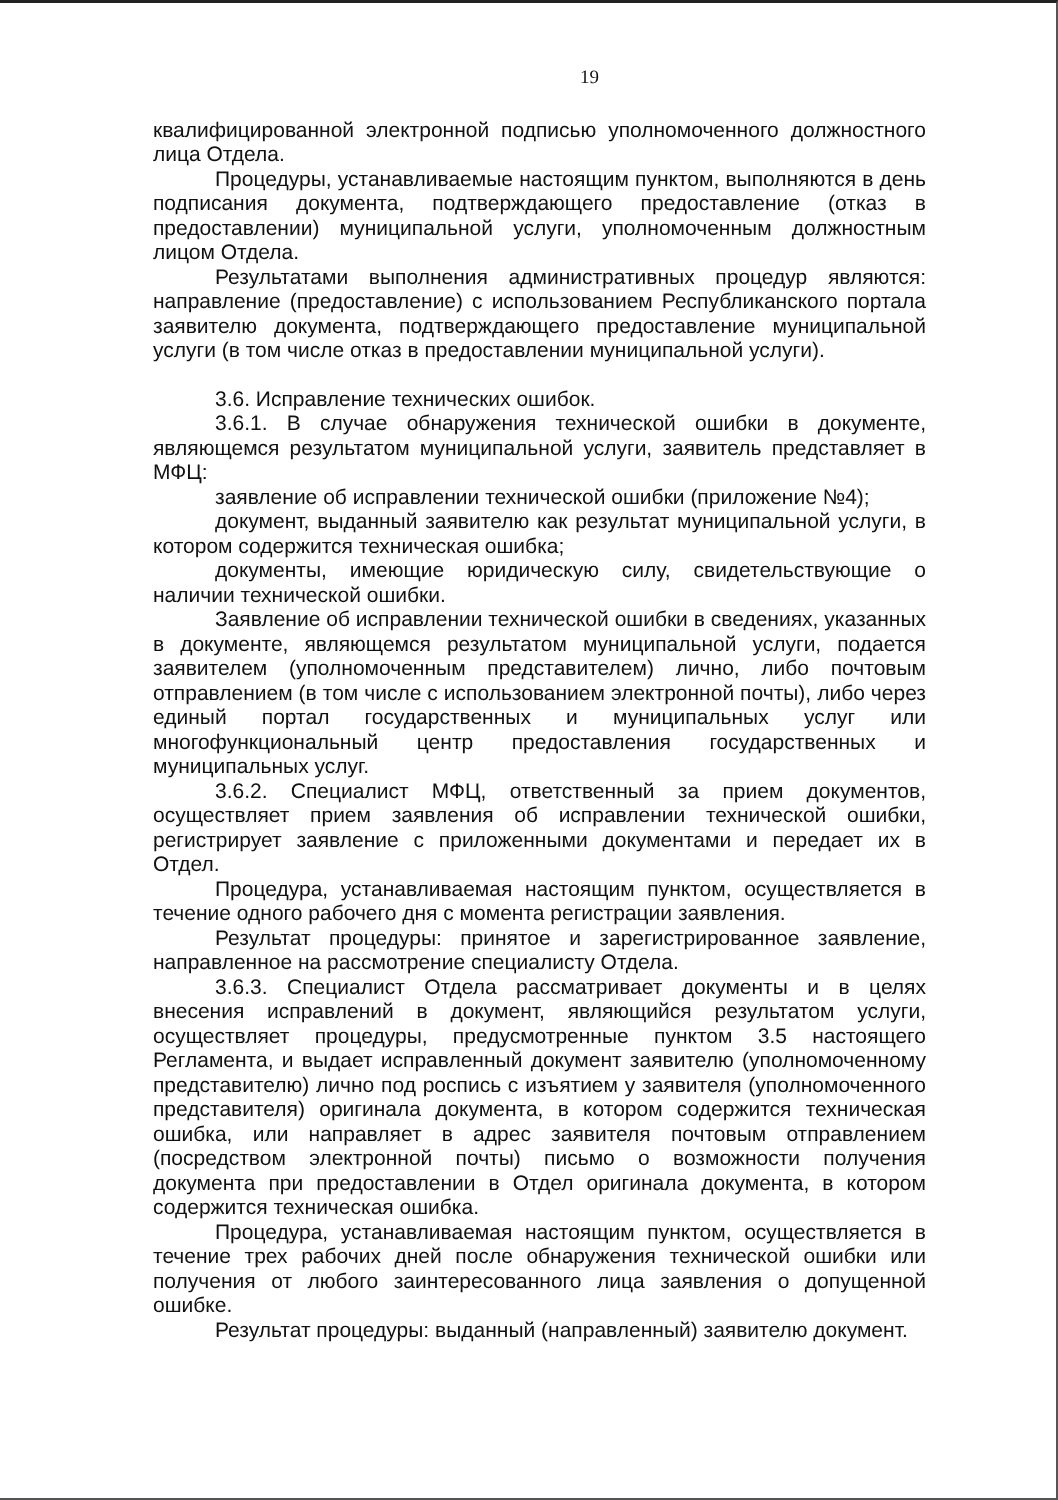19
квалифицированной электронной подписью уполномоченного должностного лица Отдела.
Процедуры, устанавливаемые настоящим пунктом, выполняются в день подписания документа, подтверждающего предоставление (отказ в предоставлении) муниципальной услуги, уполномоченным должностным лицом Отдела.
Результатами выполнения административных процедур являются: направление (предоставление) с использованием Республиканского портала заявителю документа, подтверждающего предоставление муниципальной услуги (в том числе отказ в предоставлении муниципальной услуги).
3.6. Исправление технических ошибок.
3.6.1. В случае обнаружения технической ошибки в документе, являющемся результатом муниципальной услуги, заявитель представляет в МФЦ:
заявление об исправлении технической ошибки (приложение №4);
документ, выданный заявителю как результат муниципальной услуги, в котором содержится техническая ошибка;
документы, имеющие юридическую силу, свидетельствующие о наличии технической ошибки.
Заявление об исправлении технической ошибки в сведениях, указанных в документе, являющемся результатом муниципальной услуги, подается заявителем (уполномоченным представителем) лично, либо почтовым отправлением (в том числе с использованием электронной почты), либо через единый портал государственных и муниципальных услуг или многофункциональный центр предоставления государственных и муниципальных услуг.
3.6.2. Специалист МФЦ, ответственный за прием документов, осуществляет прием заявления об исправлении технической ошибки, регистрирует заявление с приложенными документами и передает их в Отдел.
Процедура, устанавливаемая настоящим пунктом, осуществляется в течение одного рабочего дня с момента регистрации заявления.
Результат процедуры: принятое и зарегистрированное заявление, направленное на рассмотрение специалисту Отдела.
3.6.3. Специалист Отдела рассматривает документы и в целях внесения исправлений в документ, являющийся результатом услуги, осуществляет процедуры, предусмотренные пунктом 3.5 настоящего Регламента, и выдает исправленный документ заявителю (уполномоченному представителю) лично под роспись с изъятием у заявителя (уполномоченного представителя) оригинала документа, в котором содержится техническая ошибка, или направляет в адрес заявителя почтовым отправлением (посредством электронной почты) письмо о возможности получения документа при предоставлении в Отдел оригинала документа, в котором содержится техническая ошибка.
Процедура, устанавливаемая настоящим пунктом, осуществляется в течение трех рабочих дней после обнаружения технической ошибки или получения от любого заинтересованного лица заявления о допущенной ошибке.
Результат процедуры: выданный (направленный) заявителю документ.